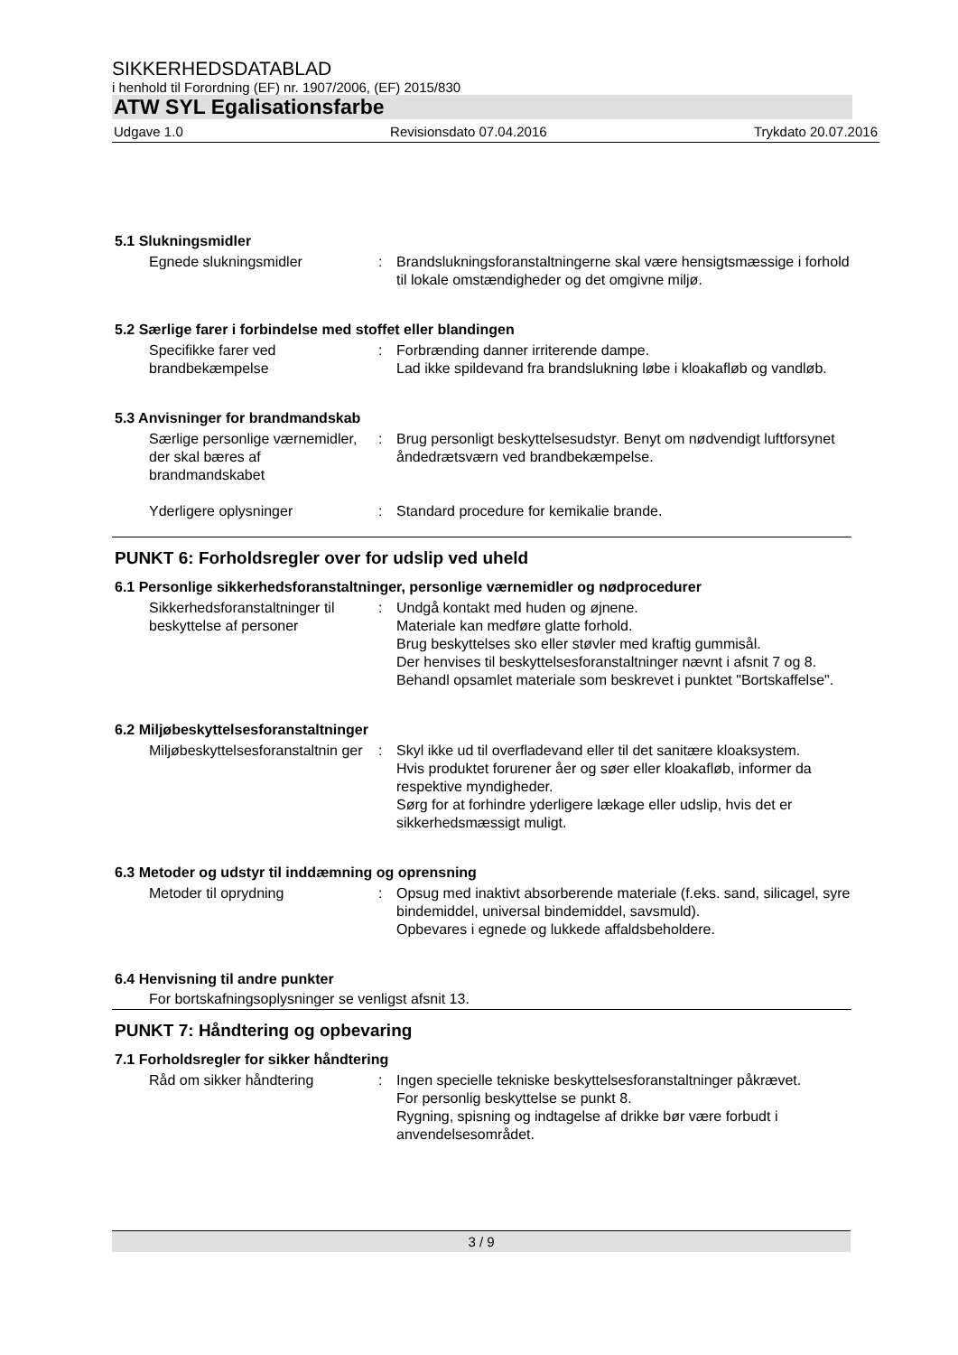SIKKERHEDSDATABLAD
i henhold til Forordning (EF) nr. 1907/2006, (EF) 2015/830
ATW SYL Egalisationsfarbe
Udgave 1.0 Revisionsdato 07.04.2016 Trykdato 20.07.2016
5.1 Slukningsmidler
Egnede slukningsmidler : Brandslukningsforanstaltningerne skal være hensigtsmæssige i forhold til lokale omstændigheder og det omgivne miljø.
5.2 Særlige farer i forbindelse med stoffet eller blandingen
Specifikke farer ved brandbekæmpelse
: Forbrænding danner irriterende dampe.
Lad ikke spildevand fra brandslukning løbe i kloakafløb og vandløb.
5.3 Anvisninger for brandmandskab
Særlige personlige værnemidler, der skal bæres af brandmandskabet
: Brug personligt beskyttelsesudstyr. Benyt om nødvendigt luftforsynet åndedrætsværn ved brandbekæmpelse.
Yderligere oplysninger : Standard procedure for kemikalie brande.
PUNKT 6: Forholdsregler over for udslip ved uheld
6.1 Personlige sikkerhedsforanstaltninger, personlige værnemidler og nødprocedurer
Sikkerhedsforanstaltninger til beskyttelse af personer
: Undgå kontakt med huden og øjnene.
Materiale kan medføre glatte forhold.
Brug beskyttelses sko eller støvler med kraftig gummisål.
Der henvises til beskyttelsesforanstaltninger nævnt i afsnit 7 og 8.
Behandl opsamlet materiale som beskrevet i punktet "Bortskaffelse".
6.2 Miljøbeskyttelsesforanstaltninger
Miljøbeskyttelsesforanstaltnin ger
: Skyl ikke ud til overfladevand eller til det sanitære kloaksystem.
Hvis produktet forurener åer og søer eller kloakafløb, informer da respektive myndigheder.
Sørg for at forhindre yderligere lækage eller udslip, hvis det er sikkerhedsmæssigt muligt.
6.3 Metoder og udstyr til inddæmning og oprensning
Metoder til oprydning : Opsug med inaktivt absorberende materiale (f.eks. sand, silicagel, syre bindemiddel, universal bindemiddel, savsmuld).
Opbevares i egnede og lukkede affaldsbeholdere.
6.4 Henvisning til andre punkter
For bortskafningsoplysninger se venligst afsnit 13.
PUNKT 7: Håndtering og opbevaring
7.1 Forholdsregler for sikker håndtering
Råd om sikker håndtering : Ingen specielle tekniske beskyttelsesforanstaltninger påkrævet.
For personlig beskyttelse se punkt 8.
Rygning, spisning og indtagelse af drikke bør være forbudt i anvendelsesområdet.
3 / 9